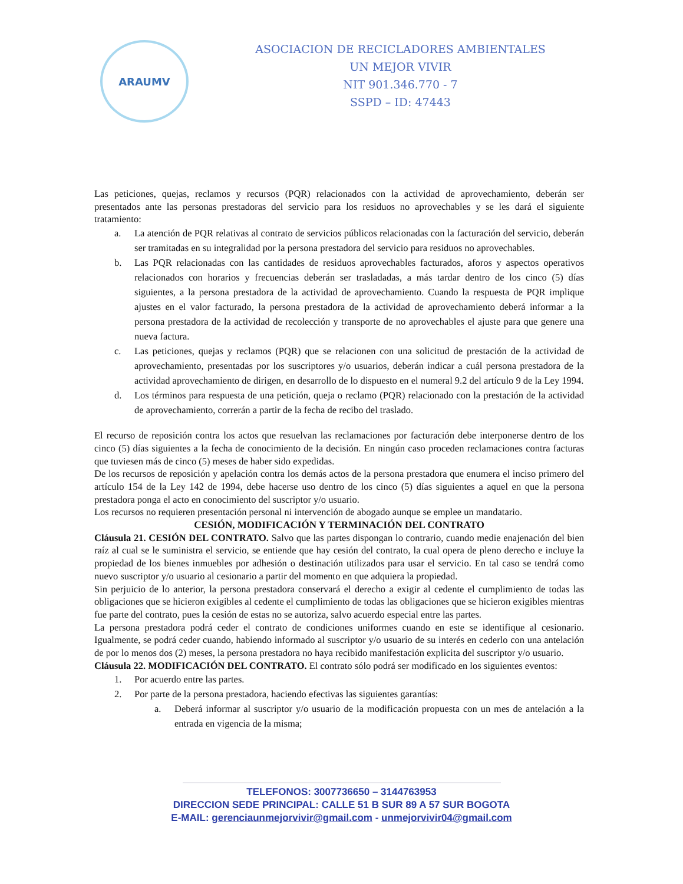ARAUMV
ASOCIACION DE RECICLADORES AMBIENTALES
UN MEJOR VIVIR
NIT 901.346.770 - 7
SSPD – ID: 47443
Las peticiones, quejas, reclamos y recursos (PQR) relacionados con la actividad de aprovechamiento, deberán ser presentados ante las personas prestadoras del servicio para los residuos no aprovechables y se les dará el siguiente tratamiento:
a. La atención de PQR relativas al contrato de servicios públicos relacionadas con la facturación del servicio, deberán ser tramitadas en su integralidad por la persona prestadora del servicio para residuos no aprovechables.
b. Las PQR relacionadas con las cantidades de residuos aprovechables facturados, aforos y aspectos operativos relacionados con horarios y frecuencias deberán ser trasladadas, a más tardar dentro de los cinco (5) días siguientes, a la persona prestadora de la actividad de aprovechamiento. Cuando la respuesta de PQR implique ajustes en el valor facturado, la persona prestadora de la actividad de aprovechamiento deberá informar a la persona prestadora de la actividad de recolección y transporte de no aprovechables el ajuste para que genere una nueva factura.
c. Las peticiones, quejas y reclamos (PQR) que se relacionen con una solicitud de prestación de la actividad de aprovechamiento, presentadas por los suscriptores y/o usuarios, deberán indicar a cuál persona prestadora de la actividad aprovechamiento de dirigen, en desarrollo de lo dispuesto en el numeral 9.2 del artículo 9 de la Ley 1994.
d. Los términos para respuesta de una petición, queja o reclamo (PQR) relacionado con la prestación de la actividad de aprovechamiento, correrán a partir de la fecha de recibo del traslado.
El recurso de reposición contra los actos que resuelvan las reclamaciones por facturación debe interponerse dentro de los cinco (5) días siguientes a la fecha de conocimiento de la decisión. En ningún caso proceden reclamaciones contra facturas que tuviesen más de cinco (5) meses de haber sido expedidas.
De los recursos de reposición y apelación contra los demás actos de la persona prestadora que enumera el inciso primero del artículo 154 de la Ley 142 de 1994, debe hacerse uso dentro de los cinco (5) días siguientes a aquel en que la persona prestadora ponga el acto en conocimiento del suscriptor y/o usuario.
Los recursos no requieren presentación personal ni intervención de abogado aunque se emplee un mandatario.
CESIÓN, MODIFICACIÓN Y TERMINACIÓN DEL CONTRATO
Cláusula 21. CESIÓN DEL CONTRATO. Salvo que las partes dispongan lo contrario, cuando medie enajenación del bien raíz al cual se le suministra el servicio, se entiende que hay cesión del contrato, la cual opera de pleno derecho e incluye la propiedad de los bienes inmuebles por adhesión o destinación utilizados para usar el servicio. En tal caso se tendrá como nuevo suscriptor y/o usuario al cesionario a partir del momento en que adquiera la propiedad.
Sin perjuicio de lo anterior, la persona prestadora conservará el derecho a exigir al cedente el cumplimiento de todas las obligaciones que se hicieron exigibles al cedente el cumplimiento de todas las obligaciones que se hicieron exigibles mientras fue parte del contrato, pues la cesión de estas no se autoriza, salvo acuerdo especial entre las partes.
La persona prestadora podrá ceder el contrato de condiciones uniformes cuando en este se identifique al cesionario. Igualmente, se podrá ceder cuando, habiendo informado al suscriptor y/o usuario de su interés en cederlo con una antelación de por lo menos dos (2) meses, la persona prestadora no haya recibido manifestación explicita del suscriptor y/o usuario.
Cláusula 22. MODIFICACIÓN DEL CONTRATO. El contrato sólo podrá ser modificado en los siguientes eventos:
1. Por acuerdo entre las partes.
2. Por parte de la persona prestadora, haciendo efectivas las siguientes garantías:
a. Deberá informar al suscriptor y/o usuario de la modificación propuesta con un mes de antelación a la entrada en vigencia de la misma;
TELEFONOS: 3007736650 – 3144763953
DIRECCION SEDE PRINCIPAL: CALLE 51 B SUR 89 A 57 SUR BOGOTA
E-MAIL: gerenciaunmejorvivir@gmail.com - unmejorvivir04@gmail.com